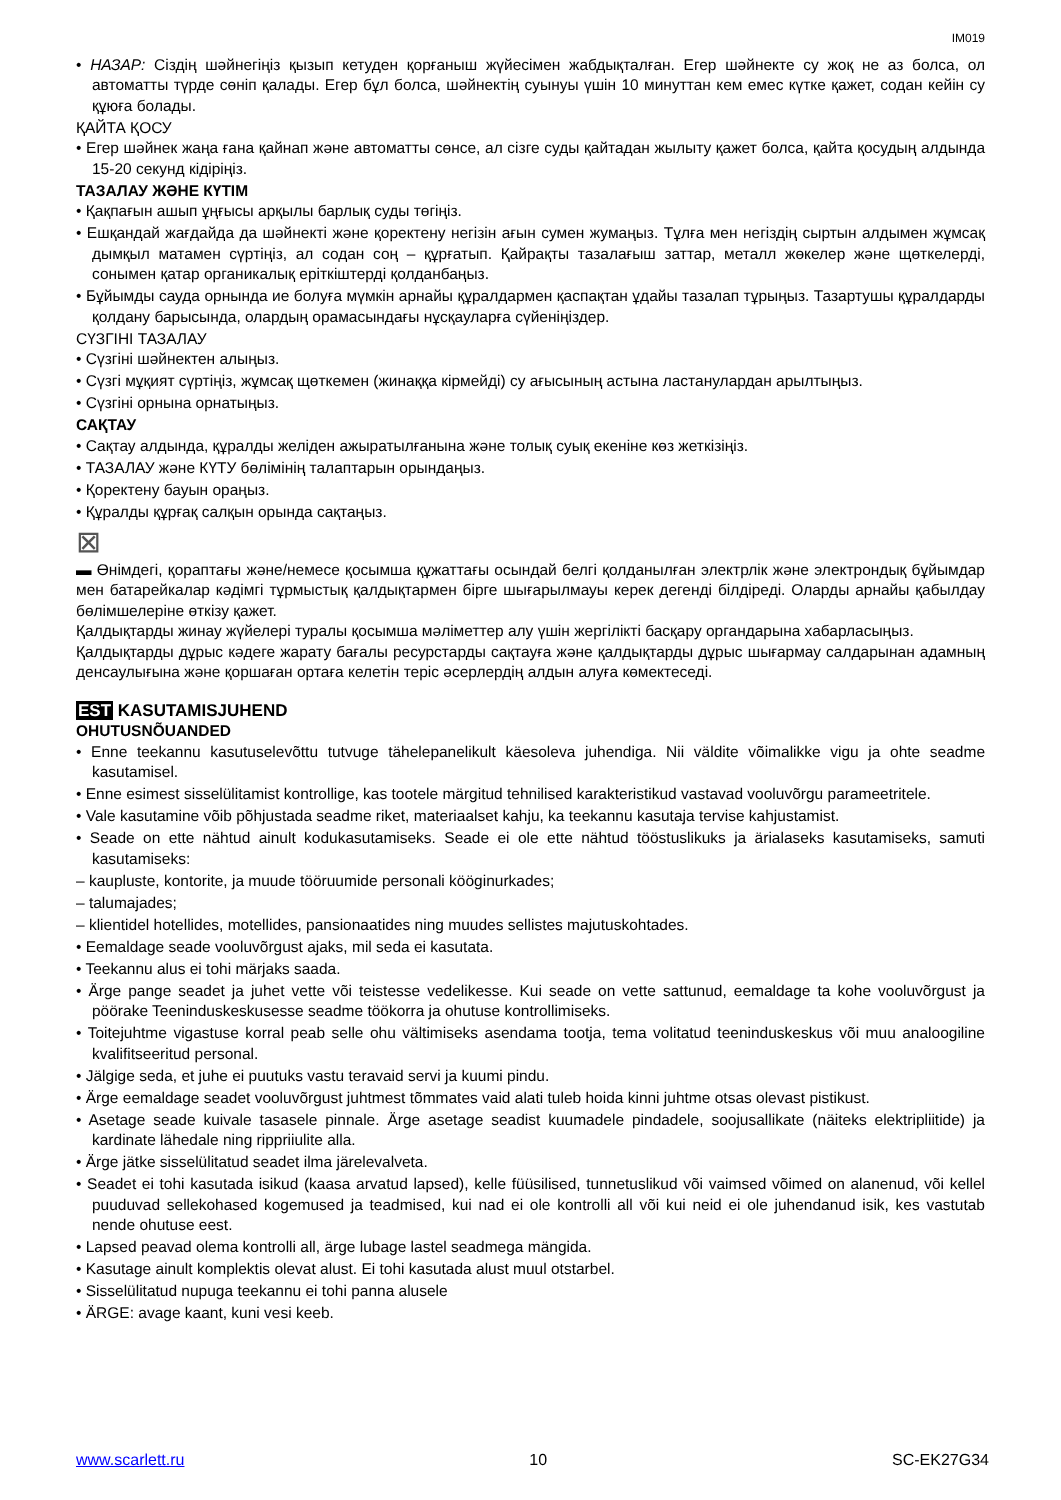IM019
• НАЗАР: Сіздің шәйнегіңіз қызып кетуден қорғаныш жүйесімен жабдықталған. Егер шәйнекте су жоқ не аз болса, ол автоматты түрде сөніп қалады. Егер бұл болса, шәйнектің суынуы үшін 10 минуттан кем емес күтке қажет, содан кейін су құюға болады.
ҚАЙТА ҚОСУ
• Егер шәйнек жаңа ғана қайнап және автоматты сөнсе, ал сізге суды қайтадан жылыту қажет болса, қайта қосудың алдында 15-20 секунд кідіріңіз.
ТАЗАЛАУ ЖӘНЕ КҮТІМ
• Қақпағын ашып ұңғысы арқылы барлық суды төгіңіз.
• Ешқандай жағдайда да шәйнекті және қоректену негізін ағын сумен жумаңыз. Тұлға мен негіздің сыртын алдымен жұмсақ дымқыл матамен сүртіңіз, ал содан соң – құрғатып. Қайрақты тазалағыш заттар, металл жөкелер және щөткелерді, сонымен қатар органикалық еріткіштерді қолданбаңыз.
• Бұйымды сауда орнында ие болуға мүмкін арнайы құралдармен қаспақтан ұдайы тазалап тұрыңыз. Тазартушы құралдарды қолдану барысында, олардың орамасындағы нұсқауларға сүйеніңіздер.
СҮЗГІНІ ТАЗАЛАУ
• Сүзгіні шәйнектен алыңыз.
• Сүзгі мұқият сүртіңіз, жұмсақ щөткемен (жинаққа кірмейді) су ағысының астына ластанулардан арылтыңыз.
• Сүзгіні орнына орнатыңыз.
САҚТАУ
• Сақтау алдында, құралды желіден ажыратылғанына және толық суық екеніне көз жеткізіңіз.
• ТАЗАЛАУ және КҮТУ бөлімінің талаптарын орындаңыз.
• Қоректену бауын ораңыз.
• Құралды құрғақ салқын орында сақтаңыз.
⊠
▬ Өнімдегі, қораптағы және/немесе қосымша құжаттағы осындай белгі қолданылған электрлік және электрондық бұйымдар мен батарейкалар кәдімгі тұрмыстық қалдықтармен бірге шығарылмауы керек дегенді білдіреді. Оларды арнайы қабылдау бөлімшелеріне өткізу қажет.
Қалдықтарды жинау жүйелері туралы қосымша мәліметтер алу үшін жергілікті басқару органдарына хабарласыңыз.
Қалдықтарды дұрыс кәдеге жарату бағалы ресурстарды сақтауға және қалдықтарды дұрыс шығармау салдарынан адамның денсаулығына және қоршаған ортаға келетін теріс әсерлердің алдын алуға көмектеседі.
EST KASUTAMISJUHEND
OHUTUSNÕUANDED
• Enne teekannu kasutuselevõttu tutvuge tähelepanelikult käesoleva juhendiga. Nii väldite võimalikke vigu ja ohte seadme kasutamisel.
• Enne esimest sisselülitamist kontrollige, kas tootele märgitud tehnilised karakteristikud vastavad vooluvõrgu parameetritele.
• Vale kasutamine võib põhjustada seadme riket, materiaalset kahju, ka teekannu kasutaja tervise kahjustamist.
• Seade on ette nähtud ainult kodukasutamiseks. Seade ei ole ette nähtud tööstuslikuks ja ärialaseks kasutamiseks, samuti kasutamiseks:
– kaupluste, kontorite, ja muude tööruumide personali kööginurkades;
– talumajades;
– klientidel hotellides, motellides, pansionaatides ning muudes sellistes majutuskohtades.
• Eemaldage seade vooluvõrgust ajaks, mil seda ei kasutata.
• Teekannu alus ei tohi märjaks saada.
• Ärge pange seadet ja juhet vette või teistesse vedelikesse. Kui seade on vette sattunud, eemaldage ta kohe vooluvõrgust ja pöörake Teeninduskeskusesse seadme töökorra ja ohutuse kontrollimiseks.
• Toitejuhtme vigastuse korral peab selle ohu vältimiseks asendama tootja, tema volitatud teeninduskeskus või muu analoogiline kvalifitseeritud personal.
• Jälgige seda, et juhe ei puutuks vastu teravaid servi ja kuumi pindu.
• Ärge eemaldage seadet vooluvõrgust juhtmest tõmmates vaid alati tuleb hoida kinni juhtme otsas olevast pistikust.
• Asetage seade kuivale tasasele pinnale. Ärge asetage seadist kuumadele pindadele, soojusallikate (näiteks elektripliitide) ja kardinate lähedale ning rippriiulite alla.
• Ärge jätke sisselülitatud seadet ilma järelevalveta.
• Seadet ei tohi kasutada isikud (kaasa arvatud lapsed), kelle füüsilised, tunnetuslikud või vaimsed võimed on alanenud, või kellel puuduvad sellekohased kogemused ja teadmised, kui nad ei ole kontrolli all või kui neid ei ole juhendanud isik, kes vastutab nende ohutuse eest.
• Lapsed peavad olema kontrolli all, ärge lubage lastel seadmega mängida.
• Kasutage ainult komplektis olevat alust. Ei tohi kasutada alust muul otstarbel.
• Sisselülitatud nupuga teekannu ei tohi panna alusele
• ÄRGE: avage kaant, kuni vesi keeb.
www.scarlett.ru 10 SC-EK27G34